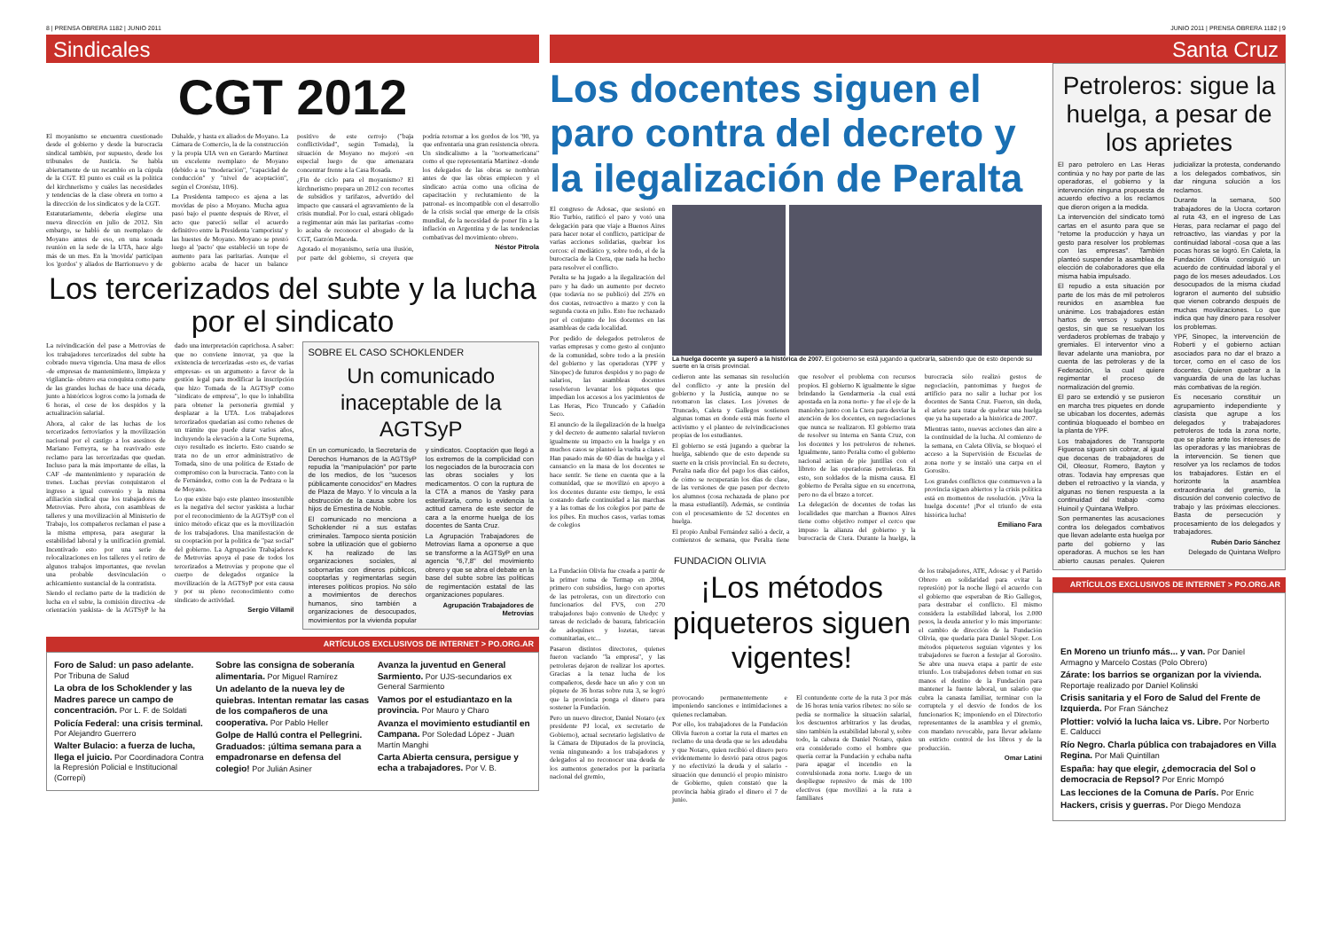8 | PRENSA OBRERA 1182 | JUNIO 2011
Sindicales
CGT 2012
El moyanismo se encuentra cuestionado desde el gobierno y desde la burocracia sindical también, por supuesto, desde los tribunales de Justicia. Se habla abiertamente de un recambio en la cúpula de la CGT. El punto es cuál es la política del kirchnerismo y cuáles las necesidades y tendencias de la clase obrera en torno a la dirección de los sindicatos y de la CGT.
Estatutariamente, debería elegirse una nueva dirección en julio de 2012. Sin embargo, se habló de un reemplazo de Moyano antes de eso, en una sonada reunión en la sede de la UTA, hace algo más de un mes. En la 'movida' participan los 'gordos' y aliados de Barrionuevo y de Duhalde, y hasta ex aliados de Moyano. La Cámara de Comercio, la de la construcción y la propia UIA ven en Gerardo Martínez un excelente reemplazo de Moyano (debido a su "moderación", "capacidad de conducción" y "nivel de aceptación", según el Cronista, 10/6).
La Presidenta tampoco es ajena a las movidas de piso a Moyano. Mucha agua pasó bajo el puente después de River, el acto que pareció sellar el acuerdo definitivo entre la Presidenta 'camporista' y las huestes de Moyano. Moyano se prestó luego al 'pacto' que estableció un tope de aumento para las paritarias. Aunque el gobierno acaba de hacer un balance positivo de este cerrojo ("baja conflictividad", según Tomada), la situación de Moyano no mejoró -en especial luego de que amenazara concentrar frente a la Casa Rosada.
¿Fin de ciclo para el moyanismo? El kirchnerismo prepara un 2012 con recortes de subsidios y tarifazos, advertido del impacto que causará el agravamiento de la crisis mundial. Por lo cual, estará obligado a regimentar aún más las paritarias -como lo acaba de reconocer el abogado de la CGT, Garzón Maceda.
Agotado el moyanismo, sería una ilusión, por parte del gobierno, si creyera que podría retornar a los gordos de los '90, ya que enfrentaría una gran resistencia obrera. Un sindicalismo a la "norteamericana" como el que representaría Martínez -donde los delegados de las obras se nombran antes de que las obras empiecen y el sindicato actúa como una oficina de capacitación y reclutamiento de la patronal- es incompatible con el desarrollo de la crisis social que emerge de la crisis mundial, de la necesidad de poner fin a la inflación en Argentina y de las tendencias combativas del movimiento obrero.
Néstor Pitrola
Los tercerizados del subte y la lucha por el sindicato
La reivindicación del pase a Metrovías de los trabajadores tercerizados del subte ha cobrado nueva vigencia. Una masa de ellos -de empresas de mantenimiento, limpieza y vigilancia- obtuvo esa conquista como parte de las grandes luchas de hace una década, junto a históricos logros como la jornada de 6 horas, el cese de los despidos y la actualización salarial.
Ahora, al calor de las luchas de los tercerizados ferroviarios y la movilización nacional por el castigo a los asesinos de Mariano Ferreyra, se ha reavivado este reclamo para las tercerizadas que quedan. Incluso para la más importante de ellas, la CAF -de mantenimiento y reparación de trenes. Luchas previas conquistaron el ingreso a igual convenio y la misma afiliación sindical que los trabajadores de Metrovías. Pero ahora, con asambleas de talleres y una movilización al Ministerio de Trabajo, los compañeros reclaman el pase a la misma empresa, para asegurar la estabilidad laboral y la unificación gremial. Incentivado esto por una serie de relocalizaciones en los talleres y el retiro de algunos trabajos importantes, que revelan una probable desvinculación o achicamiento sustancial de la contratista.
Siendo el reclamo parte de la tradición de lucha en el subte, la comisión directiva -de orientación yaskista- de la AGTSyP le ha dado una interpretación caprichosa. A saber: que no conviene innovar, ya que la existencia de tercerizadas -esto es, de varias empresas- es un argumento a favor de la gestión legal para modificar la inscripción que hizo Tomada de la AGTSyP como "sindicato de empresa", lo que lo inhabilita para obtener la personería gremial y desplazar a la UTA. Los trabajadores tercerizados quedarían así como rehenes de un trámite que puede durar varios años, incluyendo la elevación a la Corte Suprema, cuyo resultado es incierto. Esto cuando se trata no de un error administrativo de Tomada, sino de una política de Estado de compromiso con la burocracia. Tanto con la de Fernández, como con la de Pedraza o la de Moyano.
Lo que existe bajo este planteo insostenible es la negativa del sector yaskista a luchar por el reconocimiento de la AGTSyP con el único método eficaz que es la movilización de los trabajadores. Una manifestación de su cooptación por la política de "paz social" del gobierno. La Agrupación Trabajadores de Metrovías apoya el pase de todos los tercerizados a Metrovías y propone que el cuerpo de delegados organice la movilización de la AGTSyP por esta causa y por su pleno reconocimiento como sindicato de actividad.
Sergio Villamil
SOBRE EL CASO SCHOKLENDER
Un comunicado inaceptable de la AGTSyP
En un comunicado, la Secretaría de Derechos Humanos de la AGTSyP repudia la "manipulación" por parte de los medios, de los "sucesos públicamente conocidos" en Madres de Plaza de Mayo. Y lo vincula a la obstrucción de la causa sobre los hijos de Ernestina de Noble.
El comunicado no menciona a Schoklender ni a sus estafas criminales. Tampoco sienta posición sobre la utilización que el gobierno K ha realizado de las organizaciones sociales, al sobornarlas con dineros públicos, cooptarlas y regimentarlas según intereses políticos propios. No sólo a movimientos de derechos humanos, sino también a organizaciones de desocupados, movimientos por la vivienda popular y sindicatos. Cooptación que llegó a los extremos de la complicidad con los negociados de la burocracia con las obras sociales y los medicamentos. O con la ruptura de la CTA a manos de Yasky para esterilizarla, como lo evidencia la actitud carnera de este sector de cara a la enorme huelga de los docentes de Santa Cruz.
La Agrupación Trabajadores de Metrovías llama a oponerse a que se transforme a la AGTSyP en una agencia "6,7,8" del movimiento obrero y que se abra el debate en la base del subte sobre las políticas de regimentación estatal de las organizaciones populares.
Agrupación Trabajadores de Metrovías
ARTÍCULOS EXCLUSIVOS DE INTERNET > PO.ORG.AR
Foro de Salud: un paso adelante. Por Tribuna de Salud
La obra de los Schoklender y las Madres parece un campo de concentración. Por L. F. de Soldati
Policía Federal: una crisis terminal. Por Alejandro Guerrero
Walter Bulacio: a fuerza de lucha, llega el juicio. Por Coordinadora Contra la Represión Policial e Institucional (Correpi)
Sobre las consigna de soberanía alimentaria. Por Miguel Ramírez
Un adelanto de la nueva ley de quiebras. Intentan rematar las casas de los compañeros de una cooperativa. Por Pablo Heller
Golpe de Hallú contra el Pellegrini. Graduados: ¡última semana para a empadronarse en defensa del colegio! Por Julián Asiner
Avanza la juventud en General Sarmiento. Por UJS-secundarios ex General Sarmiento
Vamos por el estudiantazo en la provincia. Por Mauro y Charo
Avanza el movimiento estudiantil en Campana. Por Soledad López - Juan Martín Manghi
Carta Abierta censura, persigue y echa a trabajadores. Por V. B.
JUNIO 2011 | PRENSA OBRERA 1182 | 9
Santa Cruz
Los docentes siguen el paro contra del decreto y la ilegalización de Peralta
El congreso de Adosac, que sesionó en Río Turbio, ratificó el paro y votó una delegación para que viaje a Buenos Aires para hacer notar el conflicto, participar de varias acciones solidarias, quebrar los cercos: el mediático y, sobre todo, el de la burocracia de la Ctera, que nada ha hecho para resolver el conflicto.
Peralta se ha jugado a la ilegalización del paro y ha dado un aumento por decreto (que todavía no se publicó) del 25% en dos cuotas, retroactivo a marzo y con la segunda cuota en julio. Esto fue rechazado por el conjunto de los docentes en las asambleas de cada localidad.
Por pedido de delegados petroleros de varias empresas y como gesto al conjunto de la comunidad, sobre todo a la presión del gobierno y las operadoras (YPF y Sinopec) de futuros despidos y no pago de salarios, las asambleas docentes resolvieron levantar los piquetes que impedían los accesos a los yacimientos de Las Heras, Pico Truncado y Cañadón Seco.
El anuncio de la ilegalización de la huelga y del decreto de aumento salarial tuvieron igualmente su impacto en la huelga y en muchos casos se planteó la vuelta a clases. Han pasado más de 60 días de huelga y el cansancio en la masa de los docentes se hace sentir. Se tiene en cuenta que a la comunidad, que se movilizó en apoyo a los docentes durante este tiempo, le está costando darle continuidad a las marchas y a las tomas de los colegios por parte de los pibes. En muchos casos, varias tomas de colegios
La huelga docente ya superó a la histórica de 2007. El gobierno se está jugando a quebrarla, sabiendo que de esto depende su suerte en la crisis provincial.
cedieron ante las semanas sin resolución del conflicto -y ante la presión del gobierno y la Justicia, aunque no se retomaron las clases. Los jóvenes de Truncado, Caleta y Gallegos sostienen algunas tomas en donde está más fuerte el activismo y el planteo de reivindicaciones propias de los estudiantes.
El gobierno se está jugando a quebrar la huelga, sabiendo que de esto depende su suerte en la crisis provincial. En su decreto, Peralta nada dice del pago los días caídos, de cómo se recuperarán los días de clase, de las versiones de que pasen por decreto los alumnos (cosa rechazada de plano por la masa estudiantil). Además, se continúa con el procesamiento de 52 docentes en huelga.
El propio Aníbal Fernández salió a decir, a comienzos de semana, que Peralta tiene que resolver el problema con recursos propios. El gobierno K igualmente le sigue brindando la Gendarmería -la cual está apostada en la zona norte- y fue el eje de la maniobra junto con la Ctera para desviar la atención de los docentes, en negociaciones que nunca se realizaron. El gobierno trata de resolver su interna en Santa Cruz, con los docentes y los petroleros de rehenes. Igualmente, tanto Peralta como el gobierno nacional actúan de pie juntillas con el libreto de las operadoras petroleras. En esto, son soldados de la misma causa. El gobierno de Peralta sigue en su encerrona, pero no da el brazo a torcer.
La delegación de docentes de todas las localidades que marchan a Buenos Aires tiene como objetivo romper el cerco que impuso la alianza del gobierno y la burocracia de Ctera. Durante la huelga, la burocracia sólo realizó gestos de negociación, pantomimas y fuegos de artificio para no salir a luchar por los docentes de Santa Cruz. Fueron, sin duda, el ariete para tratar de quebrar una huelga que ya ha superado a la histórica de 2007.
Mientras tanto, nuevas acciones dan aire a la continuidad de la lucha. Al comienzo de la semana, en Caleta Olivia, se bloqueó el acceso a la Supervisión de Escuelas de zona norte y se instaló una carpa en el Gorosito.
Los grandes conflictos que conmueven a la provincia siguen abiertos y la crisis política está en momentos de resolución. ¡Viva la huelga docente! ¡Por el triunfo de esta histórica lucha!
Emiliano Fara
FUNDACION OLIVIA
La Fundación Olivia fue creada a partir de la primer toma de Termap en 2004, primero con subsidios, luego con aportes de las petroleras, con un directorio con funcionarios del FVS, con 270 trabajadores bajo convenio de Utedyc y tareas de reciclado de basura, fabricación de adoquines y lozetas, tareas comunitarias, etc...
Pasaron distintos directores, quienes fueron vaciando "la empresa", y las petroleras dejaron de realizar los aportes. Gracias a la tenaz lucha de los compañeros, desde hace un año y con un piquete de 36 horas sobre ruta 3, se logró que la provincia ponga el dinero para sostener la Fundación.
Pero un nuevo director, Daniel Notaro (ex presidente PJ local, ex secretario de Gobierno), actual secretario legislativo de la Cámara de Diputados de la provincia, venía ninguneando a los trabajadores y delegados al no reconocer una deuda de los aumentos generados por la paritaria nacional del gremio,
¡Los métodos piqueteros siguen vigentes!
de los trabajadores, ATE, Adosac y el Partido Obrero en solidaridad para evitar la represión) por la noche llegó el acuerdo con el gobierno que esperaban de Río Gallegos, para destrabar el conflicto. El mismo considera la estabilidad laboral, los 2.000 pesos, la deuda anterior y lo más importante: el cambio de dirección de la Fundación Olivia, que quedaría para Daniel Sloper. Los métodos piqueteros seguían vigentes y los trabajadores se fueron a festejar al Gorosito. Se abre una nueva etapa a partir de este triunfo. Los trabajadores deben tomar en sus manos el destino de la Fundación para mantener la fuente laboral, un salario que cubra la canasta familiar, terminar con la corruptela y el desvío de fondos de los funcionarios K; imponiendo en el Directorio representantes de la asamblea y el gremio, con mandato revocable, para llevar adelante un estricto control de los libros y de la producción.
Omar Latini
provocando permanentemente e imponiendo sanciones e intimidaciones a quienes reclamaban.
Por ello, los trabajadores de la Fundación Olivia fueron a cortar la ruta el martes en reclamo de una deuda que se les adeudaba y que Notaro, quien recibió el dinero pero evidentemente lo desvió para otros pagos y no efectivizó la deuda y el salario -situación que denunció el propio ministro de Gobierno, quien constató que la provincia había girado el dinero el 7 de junio.
El contundente corte de la ruta 3 por más de 16 horas tenía varios ribetes: no sólo se pedía se normalice la situación salarial, los descuentos arbitrarios y las deudas, sino también la estabilidad laboral y, sobre todo, la cabeza de Daniel Notaro, quien era considerado como el hombre que quería cerrar la Fundación y echaba nafta para apagar el incendio en la convulsionada zona norte. Luego de un despliegue represivo de más de 100 efectivos (que movilizó a la ruta a familiares
Petroleros: sigue la huelga, a pesar de los aprietes
El paro petrolero en Las Heras continúa y no hay por parte de las operadoras, el gobierno y la intervención ninguna propuesta de acuerdo efectivo a los reclamos que dieron origen a la medida.
La intervención del sindicato tomó cartas en el asunto para que se "retome la producción y haya un gesto para resolver los problemas con las empresas". También planteó suspender la asamblea de elección de colaboradores que ella misma había impulsado.
El repudio a esta situación por parte de los más de mil petroleros reunidos en asamblea fue unánime. Los trabajadores están hartos de versos y supuestos gestos, sin que se resuelvan los verdaderos problemas de trabajo y gremiales. El interventor vino a llevar adelante una maniobra, por cuenta de las petroleras y de la Federación, la cual quiere regimentar el proceso de normalización del gremio.
El paro se extendió y se pusieron en marcha tres piquetes en donde se ubicaban los docentes, además continúa bloqueado el bombeo en la planta de YPF.
Los trabajadores de Transporte Figueroa siguen sin cobrar, al igual que decenas de trabajadores de Oil, Oleosur, Romero, Bayton y otras. Todavía hay empresas que deben el retroactivo y la vianda, y algunas no tienen respuesta a la continuidad del trabajo -como Huinoil y Quintana Wellpro.
Son permanentes las acusaciones contra los delegados combativos que llevan adelante esta huelga por parte del gobierno y las operadoras. A muchos se les han abierto causas penales. Quieren judicializar la protesta, condenando a los delegados combativos, sin dar ninguna solución a los reclamos.
Durante la semana, 500 trabajadores de la Uocra cortaron al ruta 43, en el ingreso de Las Heras, para reclamar el pago del retroactivo, las viandas y por la continuidad laboral -cosa que a las pocas horas se logró. En Caleta, la Fundación Olivia consiguió un acuerdo de continuidad laboral y el pago de los meses adeudados. Los desocupados de la misma ciudad lograron el aumento del subsidio que vienen cobrando después de muchas movilizaciones. Lo que indica que hay dinero para resolver los problemas.
YPF, Sinopec, la intervención de Roberti y el gobierno actúan asociados para no dar el brazo a torcer, como en el caso de los docentes. Quieren quebrar a la vanguardia de una de las luchas más combativas de la región.
Es necesario constituir un agrupamiento independiente y clasista que agrupe a los delegados y trabajadores petroleros de toda la zona norte, que se plante ante los intereses de las operadoras y las maniobras de la intervención. Se tienen que resolver ya los reclamos de todos los trabajadores. Están en el horizonte la asamblea extraordinaria del gremio, la discusión del convenio colectivo de trabajo y las próximas elecciones. Basta de persecución y procesamiento de los delegados y trabajadores.
Rubén Darío Sánchez
Delegado de Quintana Wellpro
ARTÍCULOS EXCLUSIVOS DE INTERNET > PO.ORG.AR
En Moreno un triunfo más... y van. Por Daniel Armagno y Marcelo Costas (Polo Obrero)
Zárate: los barrios se organizan por la vivienda. Reportaje realizado por Daniel Kolinski
Crisis sanitaria y el Foro de Salud del Frente de Izquierda. Por Fran Sánchez
Plottier: volvió la lucha laica vs. Libre. Por Norberto E. Calducci
Río Negro. Charla pública con trabajadores en Villa Regina. Por Mali Quintillan
España: hay que elegir, ¿democracia del Sol o democracia de Repsol? Por Enric Mompó
Las lecciones de la Comuna de París. Por Enric
Hackers, crisis y guerras. Por Diego Mendoza